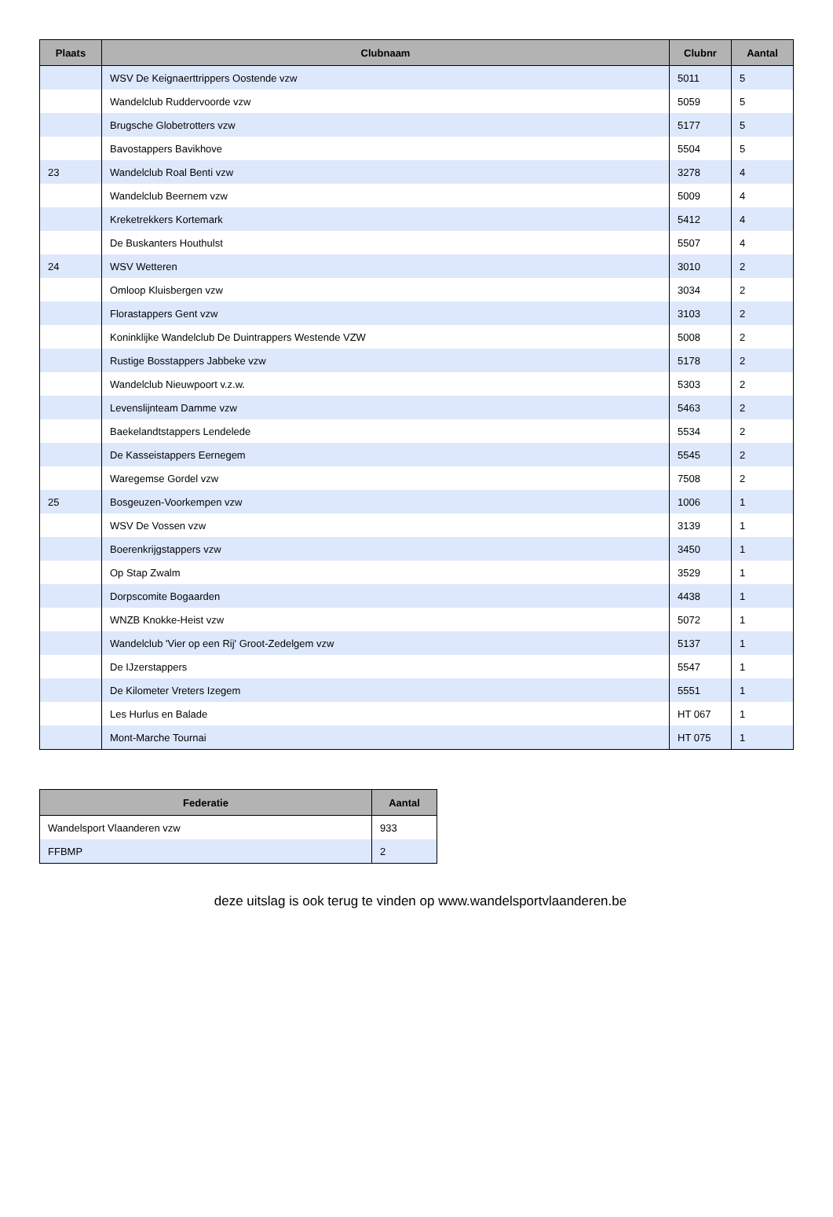| Plaats | Clubnaam | Clubnr | Aantal |
| --- | --- | --- | --- |
| | WSV De Keignaerttrippers Oostende vzw | 5011 | 5 |
| | Wandelclub Ruddervoorde vzw | 5059 | 5 |
| | Brugsche Globetrotters vzw | 5177 | 5 |
| | Bavostappers Bavikhove | 5504 | 5 |
| 23 | Wandelclub Roal Benti vzw | 3278 | 4 |
| | Wandelclub Beernem vzw | 5009 | 4 |
| | Kreketrekkers Kortemark | 5412 | 4 |
| | De Buskanters Houthulst | 5507 | 4 |
| 24 | WSV Wetteren | 3010 | 2 |
| | Omloop Kluisbergen vzw | 3034 | 2 |
| | Florastappers Gent vzw | 3103 | 2 |
| | Koninklijke Wandelclub De Duintrappers Westende VZW | 5008 | 2 |
| | Rustige Bosstappers Jabbeke vzw | 5178 | 2 |
| | Wandelclub Nieuwpoort v.z.w. | 5303 | 2 |
| | Levenslijnteam Damme vzw | 5463 | 2 |
| | Baekelandtstappers Lendelede | 5534 | 2 |
| | De Kasseistappers Eernegem | 5545 | 2 |
| | Waregemse Gordel vzw | 7508 | 2 |
| 25 | Bosgeuzen-Voorkempen vzw | 1006 | 1 |
| | WSV De Vossen vzw | 3139 | 1 |
| | Boerenkrijgstappers vzw | 3450 | 1 |
| | Op Stap Zwalm | 3529 | 1 |
| | Dorpscomite Bogaarden | 4438 | 1 |
| | WNZB Knokke-Heist vzw | 5072 | 1 |
| | Wandelclub 'Vier op een Rij' Groot-Zedelgem vzw | 5137 | 1 |
| | De IJzerstappers | 5547 | 1 |
| | De Kilometer Vreters Izegem | 5551 | 1 |
| | Les Hurlus en Balade | HT 067 | 1 |
| | Mont-Marche Tournai | HT 075 | 1 |
| Federatie | Aantal |
| --- | --- |
| Wandelsport Vlaanderen vzw | 933 |
| FFBMP | 2 |
deze uitslag is ook terug te vinden op www.wandelsportvlaanderen.be